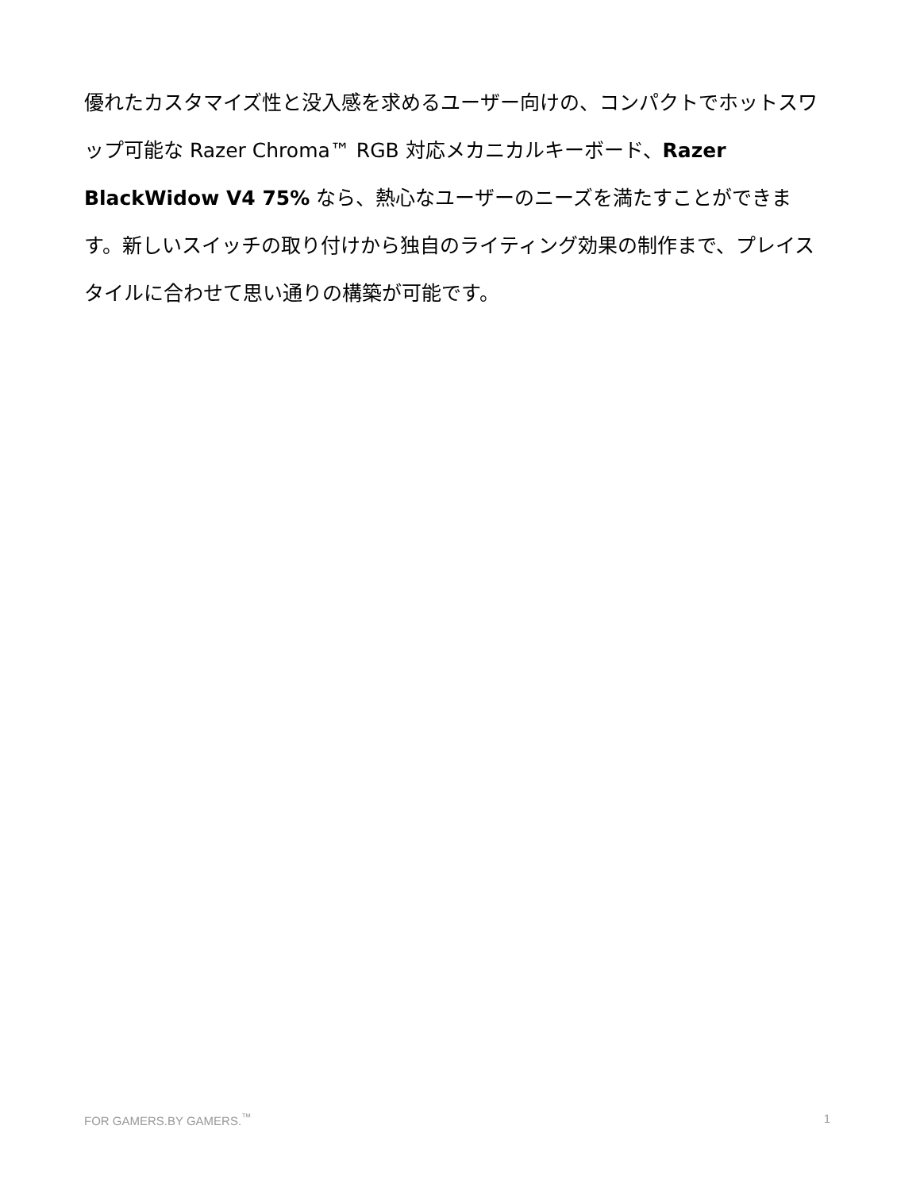優れたカスタマイズ性と没入感を求めるユーザー向けの、コンパクトでホットスワップ可能な Razer Chroma™ RGB 対応メカニカルキーボード、Razer BlackWidow V4 75% なら、熱心なユーザーのニーズを満たすことができます。新しいスイッチの取り付けから独自のライティング効果の制作まで、プレイスタイルに合わせて思い通りの構築が可能です。
FOR GAMERS.BY GAMERS.<sup>™</sup> 1